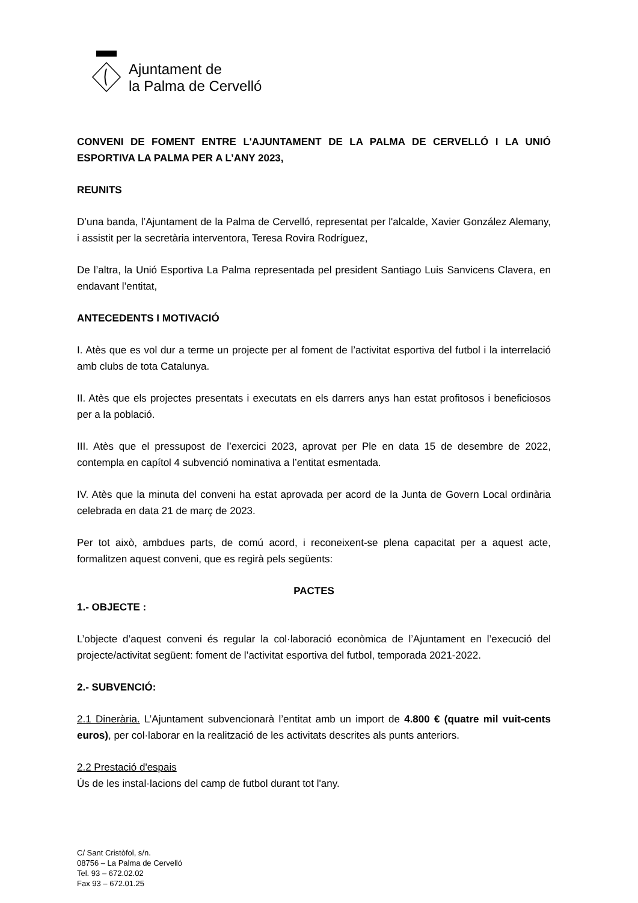Ajuntament de
la Palma de Cervelló
CONVENI DE FOMENT ENTRE L'AJUNTAMENT DE LA PALMA DE CERVELLÓ I LA UNIÓ ESPORTIVA LA PALMA PER A L’ANY 2023,
REUNITS
D’una banda, l’Ajuntament de la Palma de Cervelló, representat per l'alcalde, Xavier González Alemany, i assistit per la secretària interventora, Teresa Rovira Rodríguez,
De l’altra, la Unió Esportiva La Palma representada pel president Santiago Luis Sanvicens Clavera, en endavant l’entitat,
ANTECEDENTS I MOTIVACIÓ
I. Atès que es vol dur a terme un projecte per al foment de l’activitat esportiva del futbol i la interrelació amb clubs de tota Catalunya.
II. Atès que els projectes presentats i executats en els darrers anys han estat profitosos i beneficiosos per a la població.
III. Atès que el pressupost de l’exercici 2023, aprovat per Ple en data 15 de desembre de 2022, contempla en capítol 4 subvenció nominativa a l’entitat esmentada.
IV. Atès que la minuta del conveni ha estat aprovada per acord de la Junta de Govern Local ordinària celebrada en data 21 de març de 2023.
Per tot això, ambdues parts, de comú acord, i reconeixent-se plena capacitat per a aquest acte, formalitzen aquest conveni, que es regirà pels següents:
PACTES
1.- OBJECTE :
L’objecte d’aquest conveni és regular la col·laboració econòmica de l’Ajuntament en l’execució del projecte/activitat següent: foment de l’activitat esportiva del futbol, temporada 2021-2022.
2.- SUBVENCIÓ:
2.1 Dinerària. L’Ajuntament subvencionarà l’entitat amb un import de 4.800 € (quatre mil vuit-cents euros), per col·laborar en la realització de les activitats descrites als punts anteriors.
2.2 Prestació d'espais
Ús de les instal·lacions del camp de futbol durant tot l'any.
C/ Sant Cristòfol, s/n.
08756 – La Palma de Cervelló
Tel. 93 – 672.02.02
Fax 93 – 672.01.25